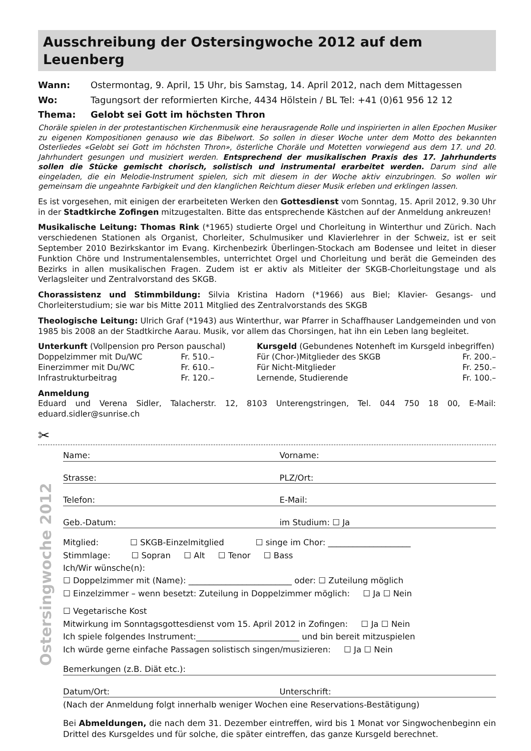Ausschreibung der Ostersingwoche 2012 auf dem Leuenberg
Wann: Ostermontag, 9. April, 15 Uhr, bis Samstag, 14. April 2012, nach dem Mittagessen
Wo: Tagungsort der reformierten Kirche, 4434 Hölstein / BL Tel: +41 (0)61 956 12 12
Thema: Gelobt sei Gott im höchsten Thron
Choräle spielen in der protestantischen Kirchenmusik eine herausragende Rolle und inspirierten in allen Epochen Musiker zu eigenen Kompositionen genauso wie das Bibelwort. So sollen in dieser Woche unter dem Motto des bekannten Osterliedes «Gelobt sei Gott im höchsten Thron», österliche Choräle und Motetten vorwiegend aus dem 17. und 20. Jahrhundert gesungen und musiziert werden. Entsprechend der musikalischen Praxis des 17. Jahrhunderts sollen die Stücke gemischt chorisch, solistisch und instrumental erarbeitet werden. Darum sind alle eingeladen, die ein Melodie-Instrument spielen, sich mit diesem in der Woche aktiv einzubringen. So wollen wir gemeinsam die ungeahnte Farbigkeit und den klanglichen Reichtum dieser Musik erleben und erklingen lassen.
Es ist vorgesehen, mit einigen der erarbeiteten Werken den Gottesdienst vom Sonntag, 15. April 2012, 9.30 Uhr in der Stadtkirche Zofingen mitzugestalten. Bitte das entsprechende Kästchen auf der Anmeldung ankreuzen!
Musikalische Leitung: Thomas Rink (*1965) studierte Orgel und Chorleitung in Winterthur und Zürich. Nach verschiedenen Stationen als Organist, Chorleiter, Schulmusiker und Klavierlehrer in der Schweiz, ist er seit September 2010 Bezirkskantor im Evang. Kirchenbezirk Überlingen-Stockach am Bodensee und leitet in dieser Funktion Chöre und Instrumentalensembles, unterrichtet Orgel und Chorleitung und berät die Gemeinden des Bezirks in allen musikalischen Fragen. Zudem ist er aktiv als Mitleiter der SKGB-Chorleitungstage und als Verlagsleiter und Zentralvorstand des SKGB.
Chorassistenz und Stimmbildung: Silvia Kristina Hadorn (*1966) aus Biel; Klavier- Gesangs- und Chorleiterstudium; sie war bis Mitte 2011 Mitglied des Zentralvorstands des SKGB
Theologische Leitung: Ulrich Graf (*1943) aus Winterthur, war Pfarrer in Schaffhauser Landgemeinden und von 1985 bis 2008 an der Stadtkirche Aarau. Musik, vor allem das Chorsingen, hat ihn ein Leben lang begleitet.
| Unterkunft (Vollpension pro Person pauschal) | | | Kursgeld (Gebundenes Notenheft im Kursgeld inbegriffen) | |
| Doppelzimmer mit Du/WC | Fr. 510.– | | Für (Chor-)Mitglieder des SKGB | Fr. 200.– |
| Einerzimmer mit Du/WC | Fr. 610.– | | Für Nicht-Mitglieder | Fr. 250.– |
| Infrastrukturbeitrag | Fr. 120.– | | Lernende, Studierende | Fr. 100.– |
Anmeldung
Eduard und Verena Sidler, Talacherstr. 12, 8103 Unterengstringen, Tel. 044 750 18 00, E-Mail: eduard.sidler@sunrise.ch
✂
Ostersingwoche 2012
Name: Vorname:
Strasse: PLZ/Ort:
Telefon: E-Mail:
Geb.-Datum: im Studium: ☐ Ja
Mitglied: ☐ SKGB-Einzelmitglied ☐ singe im Chor: ____________________
Stimmlage: ☐ Sopran ☐ Alt ☐ Tenor ☐ Bass
Ich/Wir wünsche(n):
☐ Doppelzimmer mit (Name): _________________________ oder: ☐ Zuteilung möglich
☐ Einzelzimmer – wenn besetzt: Zuteilung in Doppelzimmer möglich: ☐ Ja ☐ Nein
☐ Vegetarische Kost
Mitwirkung im Sonntagsgottesdienst vom 15. April 2012 in Zofingen: ☐ Ja ☐ Nein
Ich spiele folgendes Instrument:_________________________ und bin bereit mitzuspielen
Ich würde gerne einfache Passagen solistisch singen/musizieren: ☐ Ja ☐ Nein
Bemerkungen (z.B. Diät etc.):
Datum/Ort: Unterschrift:
(Nach der Anmeldung folgt innerhalb weniger Wochen eine Reservations-Bestätigung)
Bei Abmeldungen, die nach dem 31. Dezember eintreffen, wird bis 1 Monat vor Singwochenbeginn ein Drittel des Kursgeldes und für solche, die später eintreffen, das ganze Kursgeld berechnet.